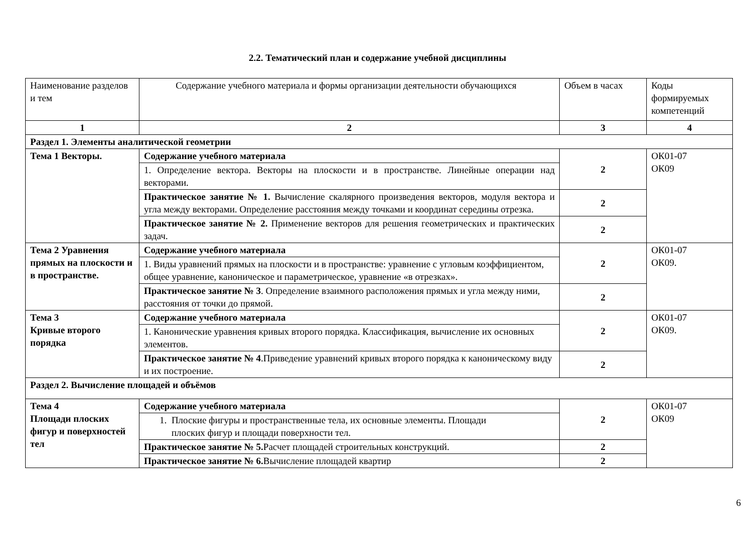2.2. Тематический план и содержание учебной дисциплины
| Наименование разделов и тем | Содержание учебного материала и формы организации деятельности обучающихся | Объем в часах | Коды формируемых компетенций |
| 1 | 2 | 3 | 4 |
| Раздел 1. Элементы аналитической геометрии | | | |
| Тема 1 Векторы. | Содержание учебного материала | 2 | ОК01-07 ОК09 |
| | 1. Определение вектора. Векторы на плоскости и в пространстве. Линейные операции над векторами. | | |
| | Практическое занятие № 1. Вычисление скалярного произведения векторов, модуля вектора и угла между векторами. Определение расстояния между точками и координат середины отрезка. | 2 | |
| | Практическое занятие № 2. Применение векторов для решения геометрических и практических задач. | 2 | |
| Тема 2 Уравнения прямых на плоскости и в пространстве. | Содержание учебного материала | 2 | ОК01-07 ОК09. |
| | 1. Виды уравнений прямых на плоскости и в пространстве: уравнение с угловым коэффициентом, общее уравнение, каноническое и параметрическое, уравнение «в отрезках». | | |
| | Практическое занятие № 3 . Определение взаимного расположения прямых и угла между ними, расстояния от точки до прямой. | 2 | |
| Тема 3 Кривые второго порядка | Содержание учебного материала | 2 | ОК01-07 ОК09. |
| | 1. Канонические уравнения кривых второго порядка. Классификация, вычисление их основных элементов. | | |
| | Практическое занятие № 4 .Приведение уравнений кривых второго порядка к каноническому виду и их построение. | 2 | |
| Раздел 2. Вычисление площадей и объёмов | | | |
| Тема 4 Площади плоских фигур и поверхностей тел | Содержание учебного материала | 2 | ОК01-07 ОК09 |
| | 1. Плоские фигуры и пространственные тела, их основные элементы. Площади плоских фигур и площади поверхности тел. | | |
| | Практическое занятие № 5. Расчет площадей строительных конструкций. | 2 | |
| | Практическое занятие № 6. Вычисление площадей квартир | 2 | |
6